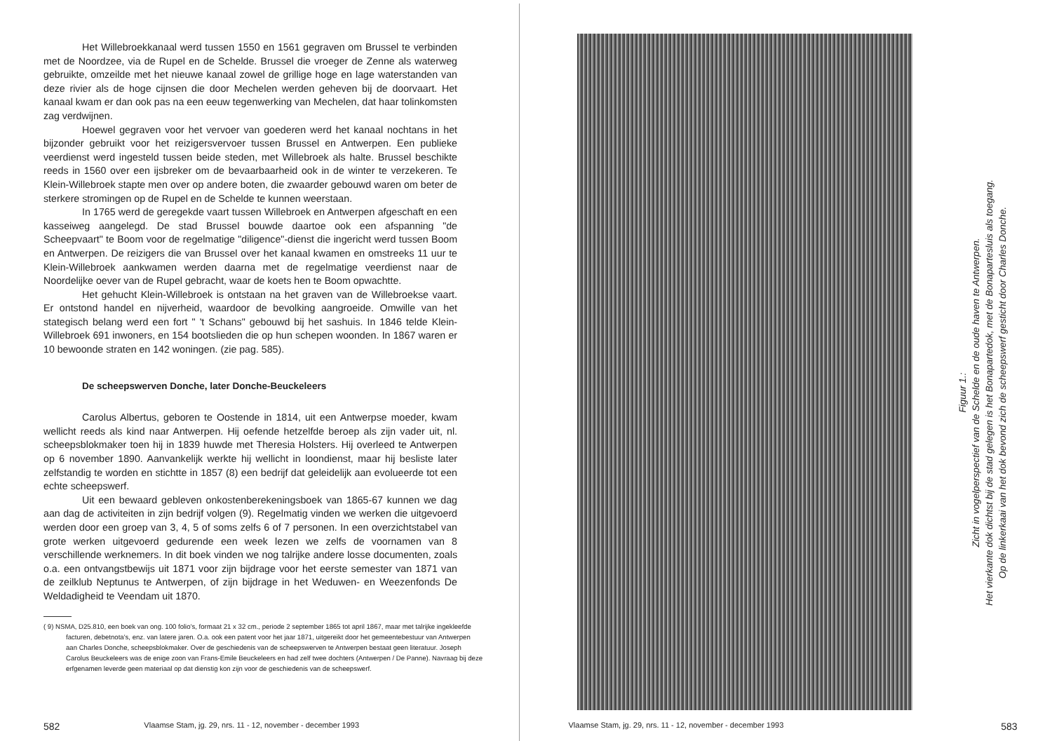Het Willebroekkanaal werd tussen 1550 en 1561 gegraven om Brussel te verbinden met de Noordzee, via de Rupel en de Schelde. Brussel die vroeger de Zenne als waterweg gebruikte, omzeilde met het nieuwe kanaal zowel de grillige hoge en lage waterstanden van deze rivier als de hoge cijnsen die door Mechelen werden geheven bij de doorvaart. Het kanaal kwam er dan ook pas na een eeuw tegenwerking van Mechelen, dat haar tolinkomsten zag verdwijnen.
Hoewel gegraven voor het vervoer van goederen werd het kanaal nochtans in het bijzonder gebruikt voor het reizigersvervoer tussen Brussel en Antwerpen. Een publieke veerdienst werd ingesteld tussen beide steden, met Willebroek als halte. Brussel beschikte reeds in 1560 over een ijsbreker om de bevaarbaarheid ook in de winter te verzekeren. Te Klein-Willebroek stapte men over op andere boten, die zwaarder gebouwd waren om beter de sterkere stromingen op de Rupel en de Schelde te kunnen weerstaan.
In 1765 werd de geregekde vaart tussen Willebroek en Antwerpen afgeschaft en een kasseiweg aangelegd. De stad Brussel bouwde daartoe ook een afspanning "de Scheepvaart" te Boom voor de regelmatige "diligence"-dienst die ingericht werd tussen Boom en Antwerpen. De reizigers die van Brussel over het kanaal kwamen en omstreeks 11 uur te Klein-Willebroek aankwamen werden daarna met de regelmatige veerdienst naar de Noordelijke oever van de Rupel gebracht, waar de koets hen te Boom opwachtte.
Het gehucht Klein-Willebroek is ontstaan na het graven van de Willebroekse vaart. Er ontstond handel en nijverheid, waardoor de bevolking aangroeide. Omwille van het stategisch belang werd een fort " 't Schans" gebouwd bij het sashuis. In 1846 telde Klein-Willebroek 691 inwoners, en 154 bootslieden die op hun schepen woonden. In 1867 waren er 10 bewoonde straten en 142 woningen. (zie pag. 585).
De scheepswerven Donche, later Donche-Beuckeleers
Carolus Albertus, geboren te Oostende in 1814, uit een Antwerpse moeder, kwam wellicht reeds als kind naar Antwerpen. Hij oefende hetzelfde beroep als zijn vader uit, nl. scheepsblokmaker toen hij in 1839 huwde met Theresia Holsters. Hij overleed te Antwerpen op 6 november 1890. Aanvankelijk werkte hij wellicht in loondienst, maar hij besliste later zelfstandig te worden en stichtte in 1857 (8) een bedrijf dat geleidelijk aan evolueerde tot een echte scheepswerf.
Uit een bewaard gebleven onkostenberekeningsboek van 1865-67 kunnen we dag aan dag de activiteiten in zijn bedrijf volgen (9). Regelmatig vinden we werken die uitgevoerd werden door een groep van 3, 4, 5 of soms zelfs 6 of 7 personen. In een overzichtstabel van grote werken uitgevoerd gedurende een week lezen we zelfs de voornamen van 8 verschillende werknemers. In dit boek vinden we nog talrijke andere losse documenten, zoals o.a. een ontvangstbewijs uit 1871 voor zijn bijdrage voor het eerste semester van 1871 van de zeilklub Neptunus te Antwerpen, of zijn bijdrage in het Weduwen- en Weezenfonds De Weldadigheid te Veendam uit 1870.
( 9) NSMA, D25.810, een boek van ong. 100 folio's, formaat 21 x 32 cm., periode 2 september 1865 tot april 1867, maar met talrijke ingekleefde facturen, debetnota's, enz. van latere jaren. O.a. ook een patent voor het jaar 1871, uitgereikt door het gemeentebestuur van Antwerpen aan Charles Donche, scheepsblokmaker. Over de geschiedenis van de scheepswerven te Antwerpen bestaat geen literatuur. Joseph Carolus Beuckeleers was de enige zoon van Frans-Emile Beuckeleers en had zelf twee dochters (Antwerpen / De Panne). Navraag bij deze erfgenamen leverde geen materiaal op dat dienstig kon zijn voor de geschiedenis van de scheepswerf.
582 Vlaamse Stam, jg. 29, nrs. 11 - 12, november - december 1993
Figuur 1.:
Zicht in vogelperspectief van de Schelde en de oude haven te Antwerpen.
Het vierkante dok dichtst bij de stad gelegen is het Bonapartedok, met de Bonapartesluis als toegang.
Op de linkerkaai van het dok bevond zich de scheepswerf gesticht door Charles Donche.
Vlaamse Stam, jg. 29, nrs. 11 - 12, november - december 1993 583